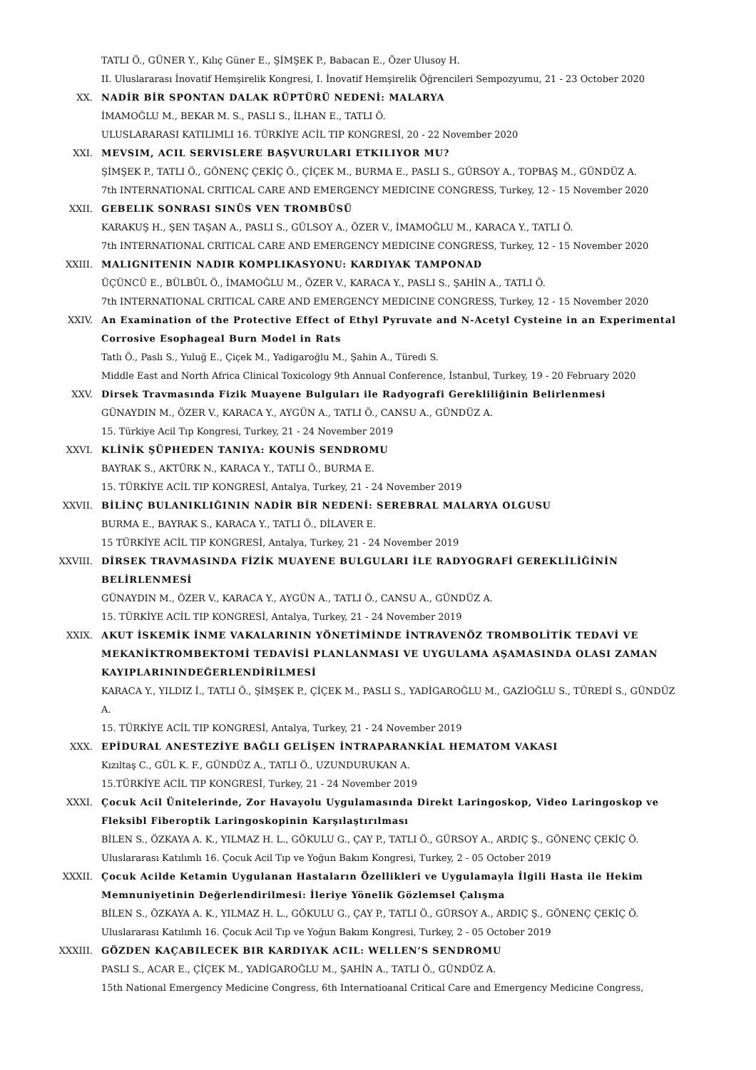TATLI Ö., GÜNER Y., Kılıç Güner E., ŞİMŞEK P., Babacan E., Özer Ulusoy H.
II. Uluslararası İnovatif Hemşirelik Kongresi, I. İnovatif Hemşirelik Öğrencileri Sempozyumu, 21 - 23 October 2020
XX. NADİR BİR SPONTAN DALAK RÜPTÜRÜ NEDENİ: MALARYA
İMAMOĞLU M., BEKAR M. S., PASLI S., İLHAN E., TATLI Ö.
ULUSLARARASI KATILIMLI 16. TÜRKİYE ACİL TIP KONGRESİ, 20 - 22 November 2020
XXI. MEVSIM, ACIL SERVISLERE BAŞVURULARI ETKILIYOR MU?
ŞİMŞEK P., TATLI Ö., GÖNENÇ ÇEKİÇ Ö., ÇİÇEK M., BURMA E., PASLI S., GÜRSOY A., TOPBAŞ M., GÜNDÜZ A.
7th INTERNATIONAL CRITICAL CARE AND EMERGENCY MEDICINE CONGRESS, Turkey, 12 - 15 November 2020
XXII. GEBELIK SONRASI SINÜS VEN TROMBÜSÜ
KARAKUŞ H., ŞEN TAŞAN A., PASLI S., GÜLSOY A., ÖZER V., İMAMOĞLU M., KARACA Y., TATLI Ö.
7th INTERNATIONAL CRITICAL CARE AND EMERGENCY MEDICINE CONGRESS, Turkey, 12 - 15 November 2020
XXIII. MALIGNITENIN NADIR KOMPLIKASYONU: KARDIYAK TAMPONAD
ÜÇÜNCÜ E., BÜLBÜL Ö., İMAMOĞLU M., ÖZER V., KARACA Y., PASLI S., ŞAHİN A., TATLI Ö.
7th INTERNATIONAL CRITICAL CARE AND EMERGENCY MEDICINE CONGRESS, Turkey, 12 - 15 November 2020
XXIV. An Examination of the Protective Effect of Ethyl Pyruvate and N-Acetyl Cysteine in an Experimental Corrosive Esophageal Burn Model in Rats
Tatlı Ö., Paslı S., Yuluğ E., Çiçek M., Yadigaroğlu M., Şahin A., Türedi S.
Middle East and North Africa Clinical Toxicology 9th Annual Conference, İstanbul, Turkey, 19 - 20 February 2020
XXV. Dirsek Travmasında Fizik Muayene Bulguları ile Radyografi Gerekliliğinin Belirlenmesi
GÜNAYDIN M., ÖZER V., KARACA Y., AYGÜN A., TATLI Ö., CANSU A., GÜNDÜZ A.
15. Türkiye Acil Tıp Kongresi, Turkey, 21 - 24 November 2019
XXVI. KLİNİK ŞÜPHEDEN TANIYA: KOUNİS SENDROMU
BAYRAK S., AKTÜRK N., KARACA Y., TATLI Ö., BURMA E.
15. TÜRKİYE ACİL TIP KONGRESİ, Antalya, Turkey, 21 - 24 November 2019
XXVII. BİLİNÇ BULANIKLIĞININ NADİR BİR NEDENİ: SEREBRAL MALARYA OLGUSU
BURMA E., BAYRAK S., KARACA Y., TATLI Ö., DİLAVER E.
15 TÜRKİYE ACİL TIP KONGRESİ, Antalya, Turkey, 21 - 24 November 2019
XXVIII. DİRSEK TRAVMASINDA FİZİK MUAYENE BULGULARI İLE RADYOGRAFİ GEREKLİLİĞİNİN BELİRLENMESİ
GÜNAYDIN M., ÖZER V., KARACA Y., AYGÜN A., TATLI Ö., CANSU A., GÜNDÜZ A.
15. TÜRKİYE ACİL TIP KONGRESİ, Antalya, Turkey, 21 - 24 November 2019
XXIX. AKUT İSKEMİK İNME VAKALARININ YÖNETİMİNDE İNTRAVENÖZ TROMBOLİTİK TEDAVİ VE MEKANİKTROMBEKTOMİ TEDAVİSİ PLANLANMASI VE UYGULAMA AŞAMASINDA OLASI ZAMAN KAYIPLARININDEĞERLENDİRİLMESİ
KARACA Y., YILDIZ İ., TATLI Ö., ŞİMŞEK P., ÇİÇEK M., PASLI S., YADİGAROĞLU M., GAZİOĞLU S., TÜREDİ S., GÜNDÜZ A.
15. TÜRKİYE ACİL TIP KONGRESİ, Antalya, Turkey, 21 - 24 November 2019
XXX. EPİDURAL ANESTEZİYE BAĞLI GELİŞEN İNTRAPARANKİAL HEMATOM VAKASI
Kızıltaş C., GÜL K. F., GÜNDÜZ A., TATLI Ö., UZUNDURUKAN A.
15.TÜRKİYE ACİL TIP KONGRESİ, Turkey, 21 - 24 November 2019
XXXI. Çocuk Acil Ünitelerinde, Zor Havayolu Uygulamasında Direkt Laringoskop, Video Laringoskop ve Fleksibl Fiberoptik Laringoskopinin Karşılaştırılması
BİLEN S., ÖZKAYA A. K., YILMAZ H. L., GÖKULU G., ÇAY P., TATLI Ö., GÜRSOY A., ARDIÇ Ş., GÖNENÇ ÇEKİÇ Ö.
Uluslararası Katılımlı 16. Çocuk Acil Tıp ve Yoğun Bakım Kongresi, Turkey, 2 - 05 October 2019
XXXII. Çocuk Acilde Ketamin Uygulanan Hastaların Özellikleri ve Uygulamayla İlgili Hasta ile Hekim Memnuniyetinin Değerlendirilmesi: İleriye Yönelik Gözlemsel Çalışma
BİLEN S., ÖZKAYA A. K., YILMAZ H. L., GÖKULU G., ÇAY P., TATLI Ö., GÜRSOY A., ARDIÇ Ş., GÖNENÇ ÇEKİÇ Ö.
Uluslararası Katılımlı 16. Çocuk Acil Tıp ve Yoğun Bakım Kongresi, Turkey, 2 - 05 October 2019
XXXIII. GÖZDEN KAÇABILECEK BIR KARDIYAK ACIL: WELLEN’S SENDROMU
PASLI S., ACAR E., ÇİÇEK M., YADİGAROĞLU M., ŞAHİN A., TATLI Ö., GÜNDÜZ A.
15th National Emergency Medicine Congress, 6th Internatioanal Critical Care and Emergency Medicine Congress,